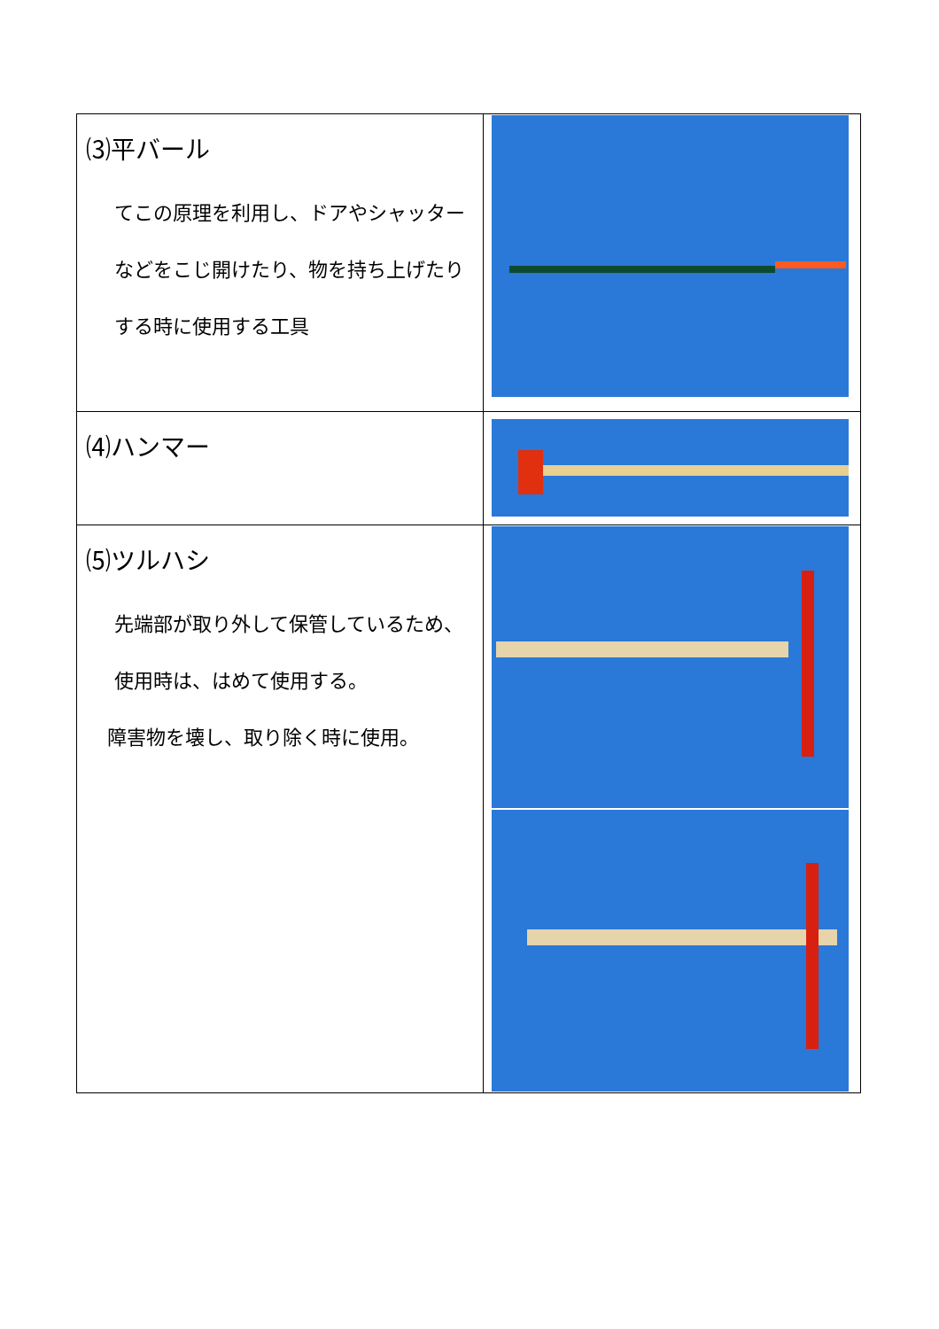| ⑶平バール てこの原理を利用し、ドアやシャッターなどをこじ開けたり、物を持ち上げたりする時に使用する工具 | |
| ⑷ハンマー | |
| ⑸ツルハシ 先端部が取り外して保管しているため、使用時は、はめて使用する。 障害物を壊し、取り除く時に使用。 | |